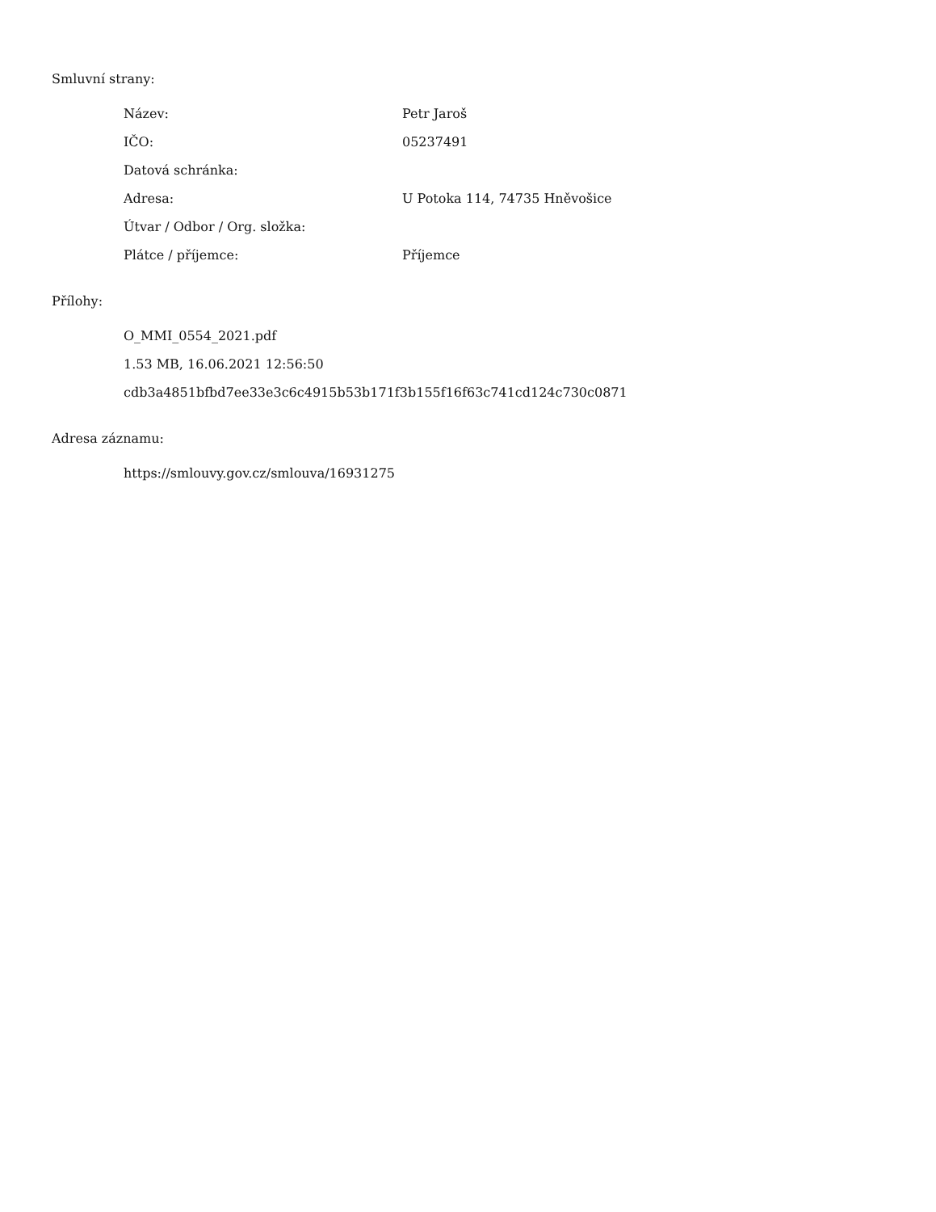Smluvní strany:
| Název: | Petr Jaroš |
| IČO: | 05237491 |
| Datová schránka: | |
| Adresa: | U Potoka 114, 74735 Hněvošice |
| Útvar / Odbor / Org. složka: | |
| Plátce / příjemce: | Příjemce |
Přílohy:
O_MMI_0554_2021.pdf
1.53 MB, 16.06.2021 12:56:50
cdb3a4851bfbd7ee33e3c6c4915b53b171f3b155f16f63c741cd124c730c0871
Adresa záznamu:
https://smlouvy.gov.cz/smlouva/16931275